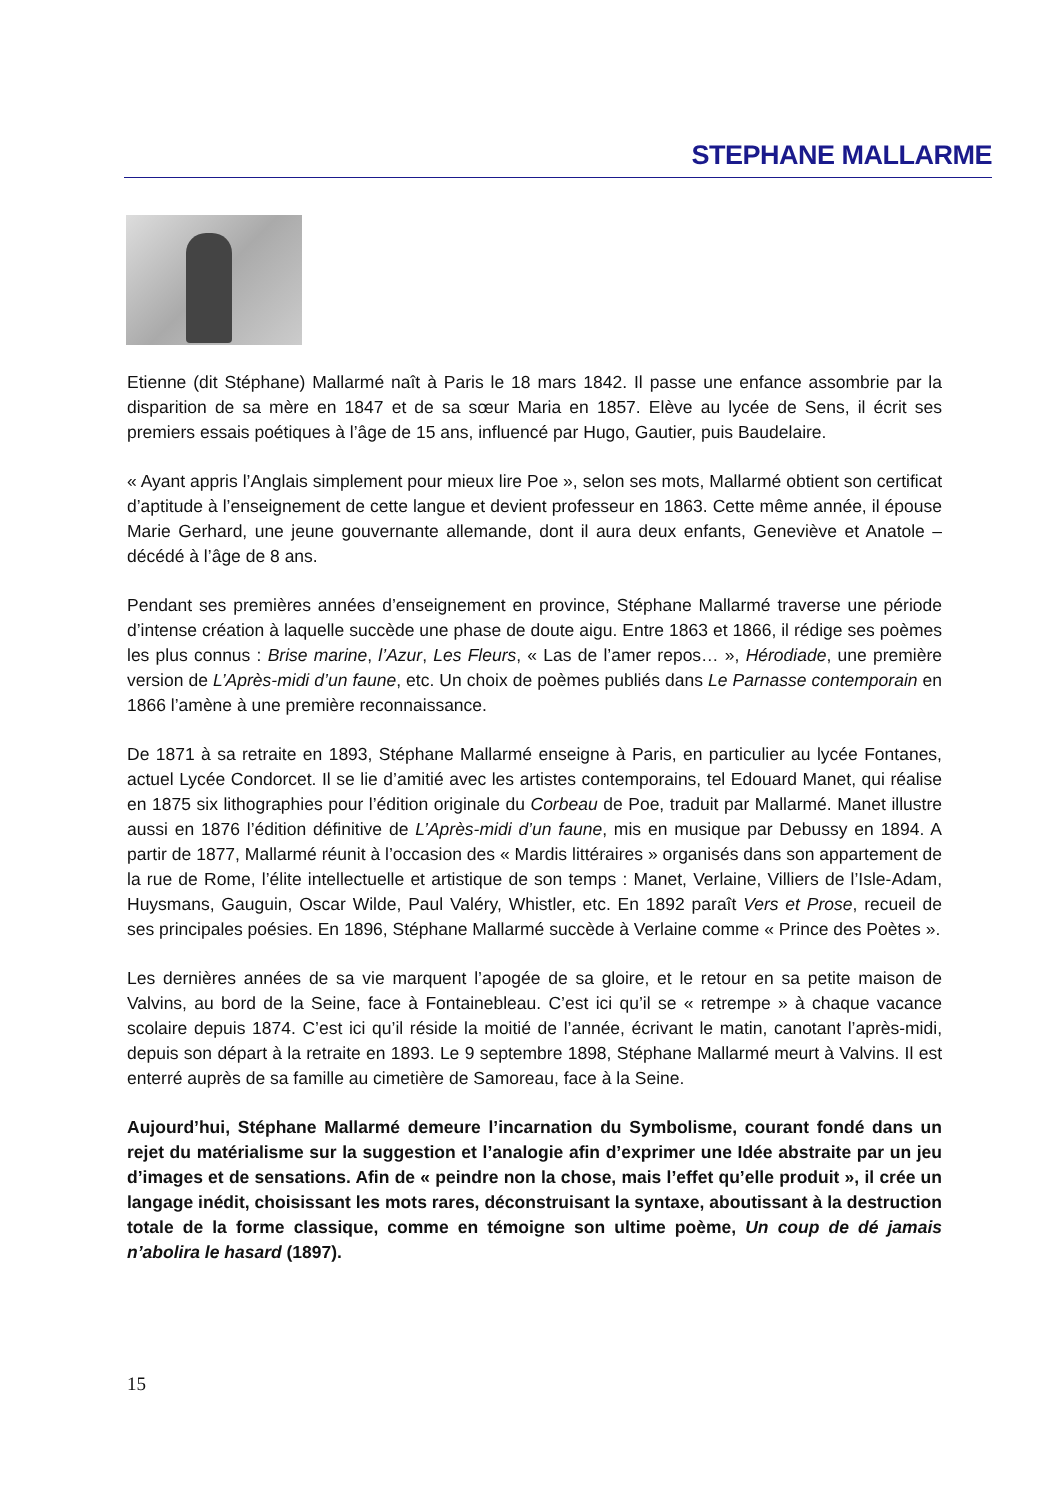STEPHANE MALLARME
Etienne (dit Stéphane) Mallarmé naît à Paris le 18 mars 1842. Il passe une enfance assombrie par la disparition de sa mère en 1847 et de sa sœur Maria en 1857. Elève au lycée de Sens, il écrit ses premiers essais poétiques à l’âge de 15 ans, influencé par Hugo, Gautier, puis Baudelaire.
« Ayant appris l’Anglais simplement pour mieux lire Poe », selon ses mots, Mallarmé obtient son certificat d’aptitude à l’enseignement de cette langue et devient professeur en 1863. Cette même année, il épouse Marie Gerhard, une jeune gouvernante allemande, dont il aura deux enfants, Geneviève et Anatole – décédé à l’âge de 8 ans.
Pendant ses premières années d’enseignement en province, Stéphane Mallarmé traverse une période d’intense création à laquelle succède une phase de doute aigu. Entre 1863 et 1866, il rédige ses poèmes les plus connus : Brise marine, l’Azur, Les Fleurs, « Las de l’amer repos… », Hérodiade, une première version de L’Après-midi d’un faune, etc. Un choix de poèmes publiés dans Le Parnasse contemporain en 1866 l’amène à une première reconnaissance.
De 1871 à sa retraite en 1893, Stéphane Mallarmé enseigne à Paris, en particulier au lycée Fontanes, actuel Lycée Condorcet. Il se lie d’amitié avec les artistes contemporains, tel Edouard Manet, qui réalise en 1875 six lithographies pour l’édition originale du Corbeau de Poe, traduit par Mallarmé. Manet illustre aussi en 1876 l’édition définitive de L’Après-midi d’un faune, mis en musique par Debussy en 1894. A partir de 1877, Mallarmé réunit à l’occasion des « Mardis littéraires » organisés dans son appartement de la rue de Rome, l’élite intellectuelle et artistique de son temps : Manet, Verlaine, Villiers de l’Isle-Adam, Huysmans, Gauguin, Oscar Wilde, Paul Valéry, Whistler, etc. En 1892 paraît Vers et Prose, recueil de ses principales poésies. En 1896, Stéphane Mallarmé succède à Verlaine comme « Prince des Poètes ».
Les dernières années de sa vie marquent l’apogée de sa gloire, et le retour en sa petite maison de Valvins, au bord de la Seine, face à Fontainebleau. C’est ici qu’il se « retrempe » à chaque vacance scolaire depuis 1874. C’est ici qu’il réside la moitié de l’année, écrivant le matin, canotant l’après-midi, depuis son départ à la retraite en 1893. Le 9 septembre 1898, Stéphane Mallarmé meurt à Valvins. Il est enterré auprès de sa famille au cimetière de Samoreau, face à la Seine.
Aujourd’hui, Stéphane Mallarmé demeure l’incarnation du Symbolisme, courant fondé dans un rejet du matérialisme sur la suggestion et l’analogie afin d’exprimer une Idée abstraite par un jeu d’images et de sensations. Afin de « peindre non la chose, mais l’effet qu’elle produit », il crée un langage inédit, choisissant les mots rares, déconstruisant la syntaxe, aboutissant à la destruction totale de la forme classique, comme en témoigne son ultime poème, Un coup de dé jamais n’abolira le hasard (1897).
15